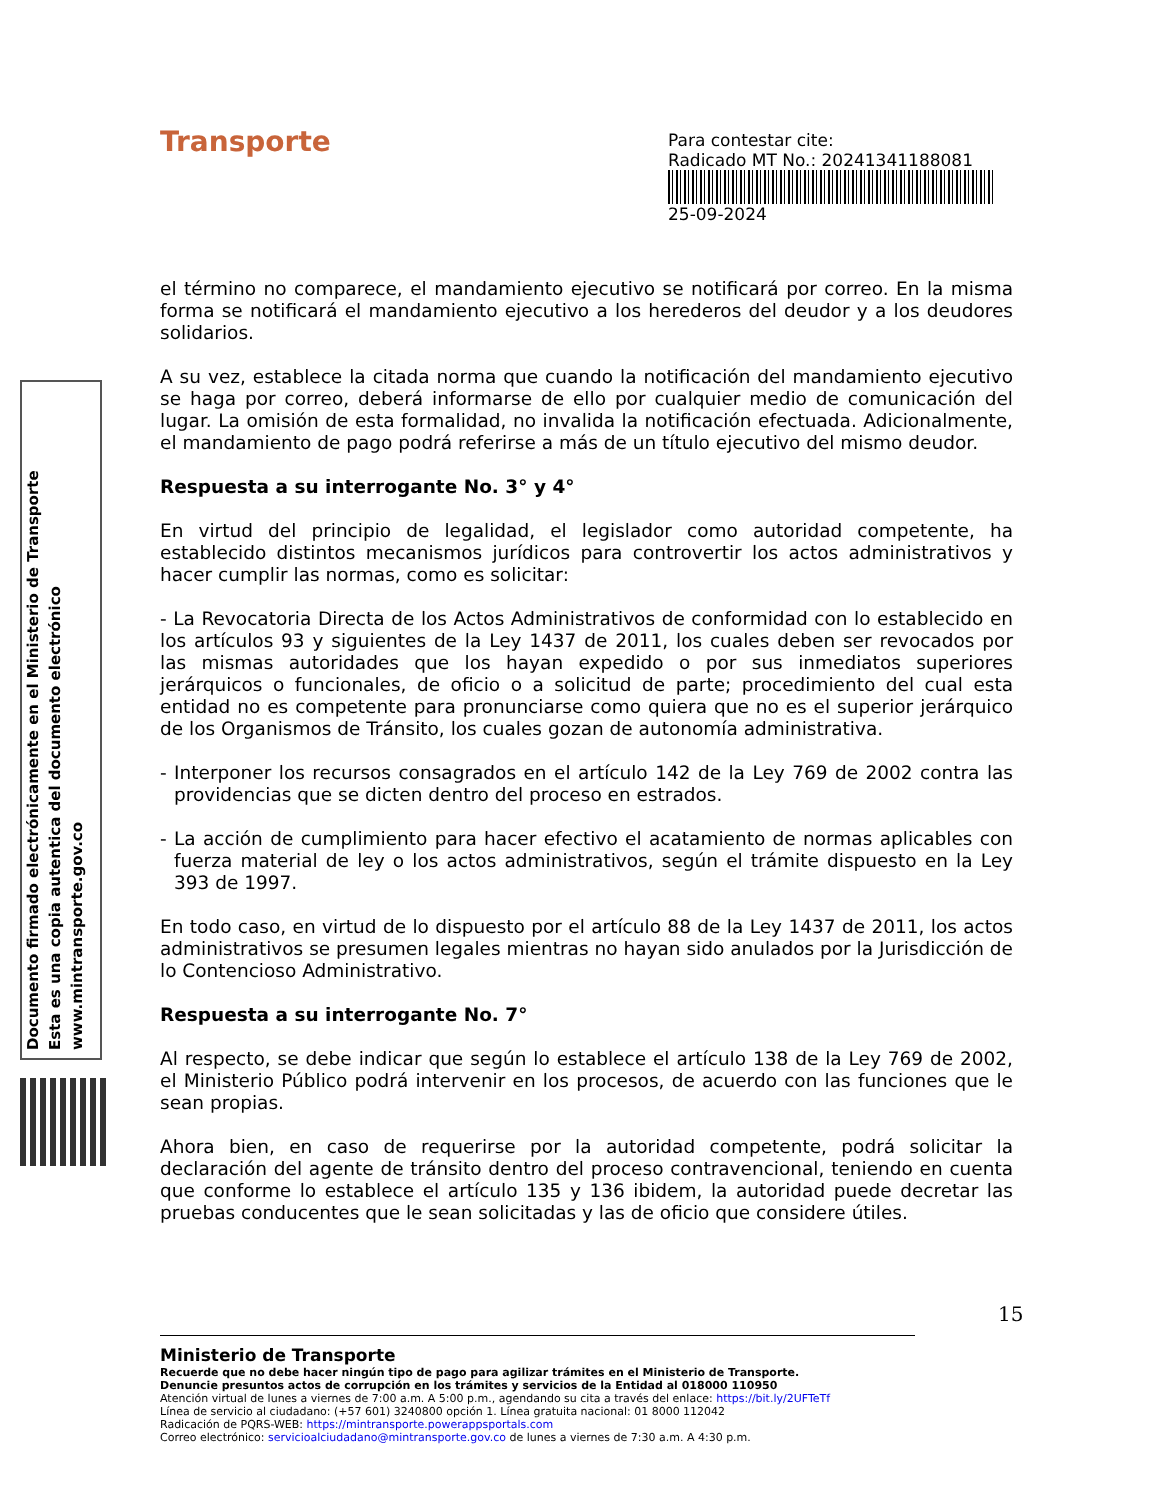Transporte
Para contestar cite:
Radicado MT No.: 20241341188081
25-09-2024
Documento firmado electrónicamente en el Ministerio de Transporte
Esta es una copia autentica del documento electrónico
www.mintransporte.gov.co
el término no comparece, el mandamiento ejecutivo se notificará por correo. En la misma forma se notificará el mandamiento ejecutivo a los herederos del deudor y a los deudores solidarios.
A su vez, establece la citada norma que cuando la notificación del mandamiento ejecutivo se haga por correo, deberá informarse de ello por cualquier medio de comunicación del lugar. La omisión de esta formalidad, no invalida la notificación efectuada. Adicionalmente, el mandamiento de pago podrá referirse a más de un título ejecutivo del mismo deudor.
Respuesta a su interrogante No. 3° y 4°
En virtud del principio de legalidad, el legislador como autoridad competente, ha establecido distintos mecanismos jurídicos para controvertir los actos administrativos y hacer cumplir las normas, como es solicitar:
- La Revocatoria Directa de los Actos Administrativos de conformidad con lo establecido en los artículos 93 y siguientes de la Ley 1437 de 2011, los cuales deben ser revocados por las mismas autoridades que los hayan expedido o por sus inmediatos superiores jerárquicos o funcionales, de oficio o a solicitud de parte; procedimiento del cual esta entidad no es competente para pronunciarse como quiera que no es el superior jerárquico de los Organismos de Tránsito, los cuales gozan de autonomía administrativa.
- Interponer los recursos consagrados en el artículo 142 de la Ley 769 de 2002 contra las providencias que se dicten dentro del proceso en estrados.
- La acción de cumplimiento para hacer efectivo el acatamiento de normas aplicables con fuerza material de ley o los actos administrativos, según el trámite dispuesto en la Ley 393 de 1997.
En todo caso, en virtud de lo dispuesto por el artículo 88 de la Ley 1437 de 2011, los actos administrativos se presumen legales mientras no hayan sido anulados por la Jurisdicción de lo Contencioso Administrativo.
Respuesta a su interrogante No. 7°
Al respecto, se debe indicar que según lo establece el artículo 138 de la Ley 769 de 2002, el Ministerio Público podrá intervenir en los procesos, de acuerdo con las funciones que le sean propias.
Ahora bien, en caso de requerirse por la autoridad competente, podrá solicitar la declaración del agente de tránsito dentro del proceso contravencional, teniendo en cuenta que conforme lo establece el artículo 135 y 136 ibidem, la autoridad puede decretar las pruebas conducentes que le sean solicitadas y las de oficio que considere útiles.
15
Ministerio de Transporte
Recuerde que no debe hacer ningún tipo de pago para agilizar trámites en el Ministerio de Transporte.
Denuncie presuntos actos de corrupción en los trámites y servicios de la Entidad al 018000 110950
Atención virtual de lunes a viernes de 7:00 a.m. A 5:00 p.m., agendando su cita a través del enlace: https://bit.ly/2UFTeTf
Línea de servicio al ciudadano: (+57 601) 3240800 opción 1. Línea gratuita nacional: 01 8000 112042
Radicación de PQRS-WEB: https://mintransporte.powerappsportals.com
Correo electrónico: servicioalciudadano@mintransporte.gov.co de lunes a viernes de 7:30 a.m. A 4:30 p.m.